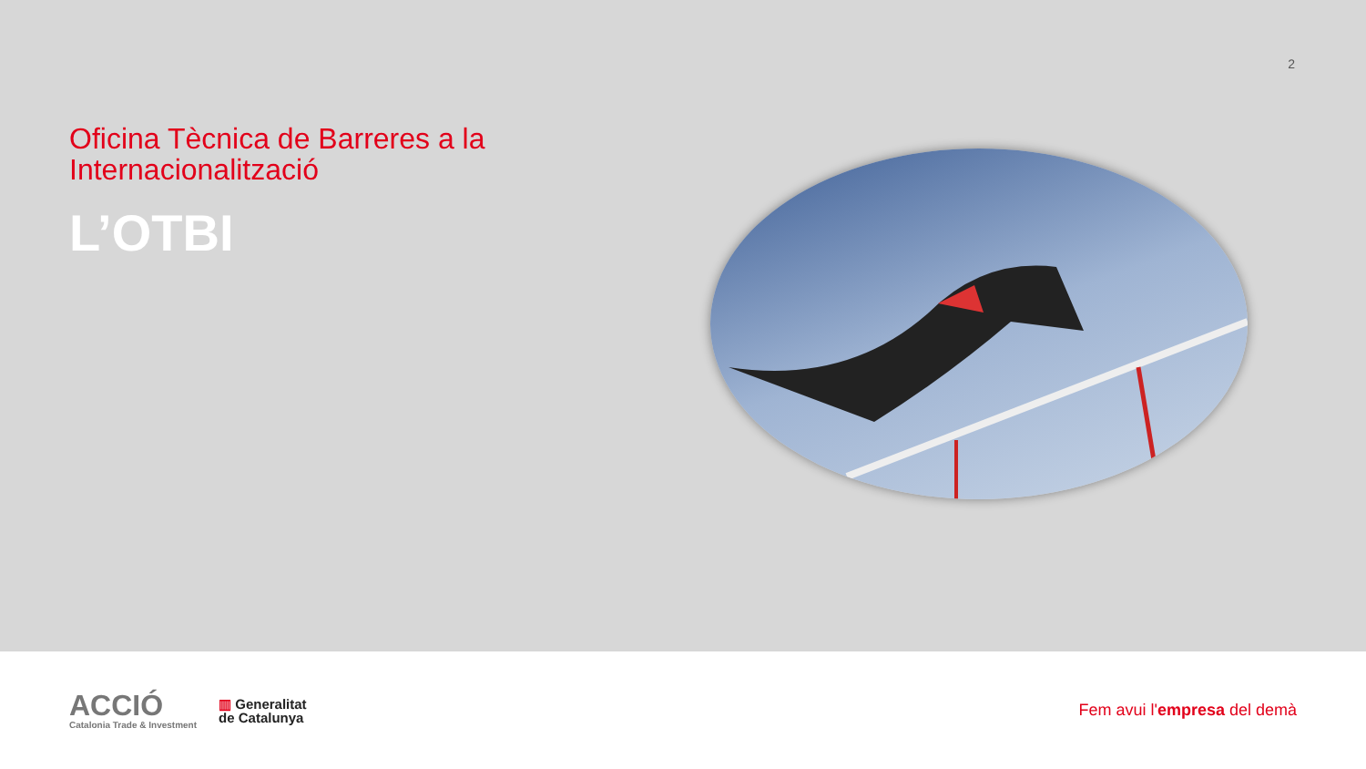2
Oficina Tècnica de Barreres a la Internacionalització
L’OTBI
ACCIÓ
Catalonia Trade & Investment
▥ Generalitat
de Catalunya
Fem avui l'empresa del demà